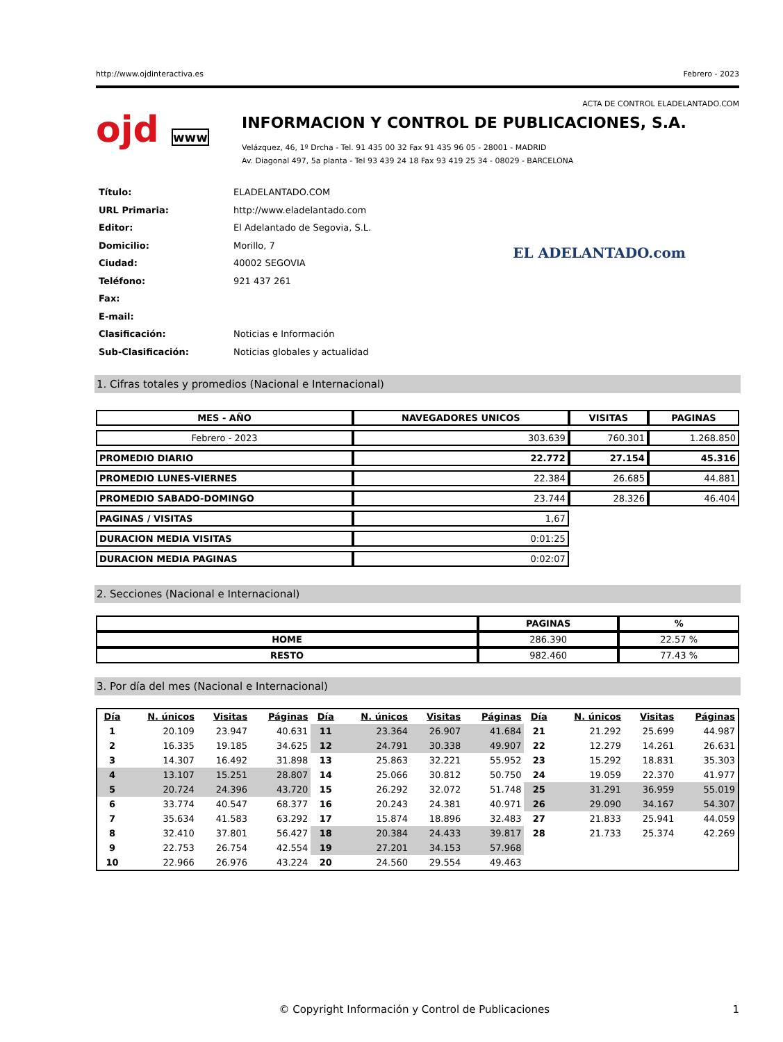http://www.ojdinteractiva.es Febrero - 2023
ACTA DE CONTROL ELADELANTADO.COM
ojd www
INFORMACION Y CONTROL DE PUBLICACIONES, S.A.
Velázquez, 46, 1º Drcha - Tel. 91 435 00 32 Fax 91 435 96 05 - 28001 - MADRID
Av. Diagonal 497, 5a planta - Tel 93 439 24 18 Fax 93 419 25 34 - 08029 - BARCELONA
| Título: | ELADELANTADO.COM |
| URL Primaria: | http://www.eladelantado.com |
| Editor: | El Adelantado de Segovia, S.L. |
| Domicilio: | Morillo, 7 |
| Ciudad: | 40002 SEGOVIA |
| Teléfono: | 921 437 261 |
| Fax: | |
| E-mail: | |
| Clasificación: | Noticias e Información |
| Sub-Clasificación: | Noticias globales y actualidad |
EL ADELANTADO.com
1. Cifras totales y promedios (Nacional e Internacional)
| MES - AÑO | NAVEGADORES UNICOS | VISITAS | PAGINAS |
| --- | --- | --- | --- |
| Febrero - 2023 | 303.639 | 760.301 | 1.268.850 |
| PROMEDIO DIARIO | 22.772 | 27.154 | 45.316 |
| PROMEDIO LUNES-VIERNES | 22.384 | 26.685 | 44.881 |
| PROMEDIO SABADO-DOMINGO | 23.744 | 28.326 | 46.404 |
| PAGINAS / VISITAS | 1,67 | | |
| DURACION MEDIA VISITAS | 0:01:25 | | |
| DURACION MEDIA PAGINAS | 0:02:07 | | |
2. Secciones (Nacional e Internacional)
| | PAGINAS | % |
| --- | --- | --- |
| HOME | 286.390 | 22.57 % |
| RESTO | 982.460 | 77.43 % |
3. Por día del mes (Nacional e Internacional)
| Día | N. únicos | Visitas | Páginas | Día | N. únicos | Visitas | Páginas | Día | N. únicos | Visitas | Páginas |
| --- | --- | --- | --- | --- | --- | --- | --- | --- | --- | --- | --- |
| 1 | 20.109 | 23.947 | 40.631 | 11 | 23.364 | 26.907 | 41.684 | 21 | 21.292 | 25.699 | 44.987 |
| 2 | 16.335 | 19.185 | 34.625 | 12 | 24.791 | 30.338 | 49.907 | 22 | 12.279 | 14.261 | 26.631 |
| 3 | 14.307 | 16.492 | 31.898 | 13 | 25.863 | 32.221 | 55.952 | 23 | 15.292 | 18.831 | 35.303 |
| 4 | 13.107 | 15.251 | 28.807 | 14 | 25.066 | 30.812 | 50.750 | 24 | 19.059 | 22.370 | 41.977 |
| 5 | 20.724 | 24.396 | 43.720 | 15 | 26.292 | 32.072 | 51.748 | 25 | 31.291 | 36.959 | 55.019 |
| 6 | 33.774 | 40.547 | 68.377 | 16 | 20.243 | 24.381 | 40.971 | 26 | 29.090 | 34.167 | 54.307 |
| 7 | 35.634 | 41.583 | 63.292 | 17 | 15.874 | 18.896 | 32.483 | 27 | 21.833 | 25.941 | 44.059 |
| 8 | 32.410 | 37.801 | 56.427 | 18 | 20.384 | 24.433 | 39.817 | 28 | 21.733 | 25.374 | 42.269 |
| 9 | 22.753 | 26.754 | 42.554 | 19 | 27.201 | 34.153 | 57.968 | | | | |
| 10 | 22.966 | 26.976 | 43.224 | 20 | 24.560 | 29.554 | 49.463 | | | | |
© Copyright Información y Control de Publicaciones 1